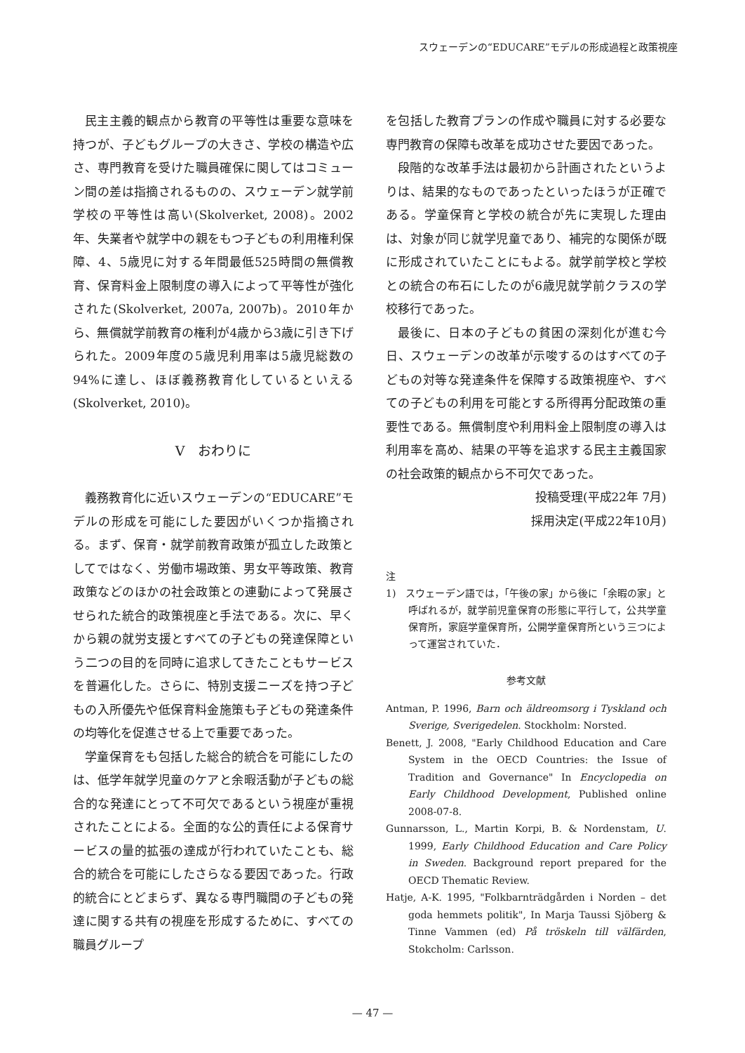スウェーデンの“EDUCARE”モデルの形成過程と政策視座
民主主義的観点から教育の平等性は重要な意味を持つが、子どもグループの大きさ、学校の構造や広さ、専門教育を受けた職員確保に関してはコミューン間の差は指摘されるものの、スウェーデン就学前学校の平等性は高い(Skolverket, 2008)。2002年、失業者や就学中の親をもつ子どもの利用権利保障、4、5歳児に対する年間最低525時間の無償教育、保育料金上限制度の導入によって平等性が強化された(Skolverket, 2007a, 2007b)。2010年から、無償就学前教育の権利が4歳から3歳に引き下げられた。2009年度の5歳児利用率は5歳児総数の94%に達し、ほぼ義務教育化しているといえる(Skolverket, 2010)。
V　おわりに
義務教育化に近いスウェーデンの“EDUCARE”モデルの形成を可能にした要因がいくつか指摘される。まず、保育・就学前教育政策が孤立した政策としてではなく、労働市場政策、男女平等政策、教育政策などのほかの社会政策との連動によって発展させられた統合的政策視座と手法である。次に、早くから親の就労支援とすべての子どもの発達保障という二つの目的を同時に追求してきたこともサービスを普遍化した。さらに、特別支援ニーズを持つ子どもの入所優先や低保育料金施策も子どもの発達条件の均等化を促進させる上で重要であった。
学童保育をも包括した総合的統合を可能にしたのは、低学年就学児童のケアと余暇活動が子どもの総合的な発達にとって不可欠であるという視座が重視されたことによる。全面的な公的責任による保育サービスの量的拡張の達成が行われていたことも、総合的統合を可能にしたさらなる要因であった。行政的統合にとどまらず、異なる専門職間の子どもの発達に関する共有の視座を形成するために、すべての職員グループ
を包括した教育プランの作成や職員に対する必要な専門教育の保障も改革を成功させた要因であった。
段階的な改革手法は最初から計画されたというよりは、結果的なものであったといったほうが正確である。学童保育と学校の統合が先に実現した理由は、対象が同じ就学児童であり、補完的な関係が既に形成されていたことにもよる。就学前学校と学校との統合の布石にしたのが6歳児就学前クラスの学校移行であった。
最後に、日本の子どもの貧困の深刻化が進む今日、スウェーデンの改革が示唆するのはすべての子どもの対等な発達条件を保障する政策視座や、すべての子どもの利用を可能とする所得再分配政策の重要性である。無償制度や利用料金上限制度の導入は利用率を高め、結果の平等を追求する民主主義国家の社会政策的観点から不可欠であった。
投稿受理(平成22年 7月)
採用決定(平成22年10月)
注
1)　スウェーデン語では，「午後の家」から後に「余暇の家」と呼ばれるが，就学前児童保育の形態に平行して，公共学童保育所，家庭学童保育所，公開学童保育所という三つによって運営されていた．
参考文献
Antman, P. 1996, Barn och äldreomsorg i Tyskland och Sverige, Sverigedelen. Stockholm: Norsted.
Benett, J. 2008, "Early Childhood Education and Care System in the OECD Countries: the Issue of Tradition and Governance" In Encyclopedia on Early Childhood Development, Published online 2008-07-8.
Gunnarsson, L., Martin Korpi, B. & Nordenstam, U. 1999, Early Childhood Education and Care Policy in Sweden. Background report prepared for the OECD Thematic Review.
Hatje, A-K. 1995, "Folkbarnträdgården i Norden – det goda hemmets politik", In Marja Taussi Sjöberg & Tinne Vammen (ed) På tröskeln till välfärden, Stokcholm: Carlsson.
— 47 —